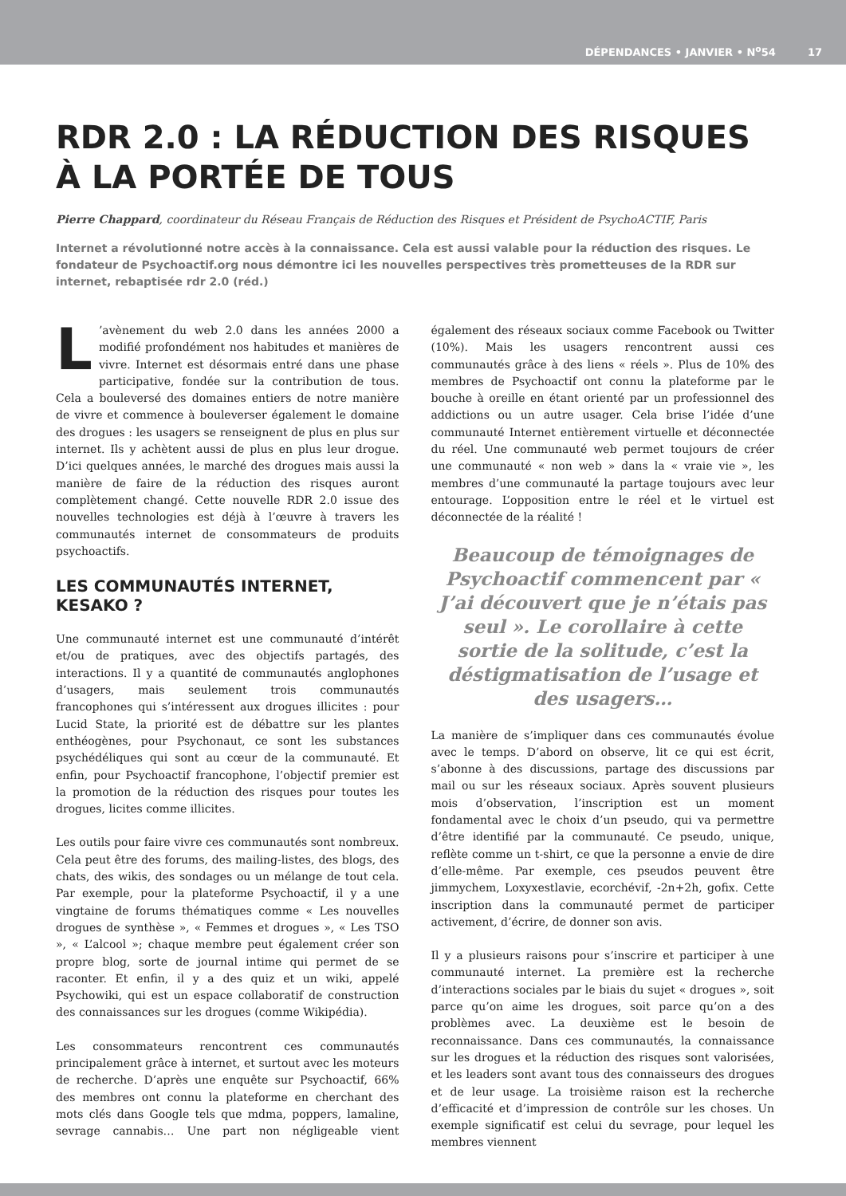DÉPENDANCES • JANVIER • N<sup>o</sup>54 17
RDR 2.0 : LA RÉDUCTION DES RISQUES À LA PORTÉE DE TOUS
Pierre Chappard, coordinateur du Réseau Français de Réduction des Risques et Président de PsychoACTIF, Paris
Internet a révolutionné notre accès à la connaissance. Cela est aussi valable pour la réduction des risques. Le fondateur de Psychoactif.org nous démontre ici les nouvelles perspectives très prometteuses de la RDR sur internet, rebaptisée rdr 2.0 (réd.)
L’avènement du web 2.0 dans les années 2000 a modifié profondément nos habitudes et manières de vivre. Internet est désormais entré dans une phase participative, fondée sur la contribution de tous. Cela a bouleversé des domaines entiers de notre manière de vivre et commence à bouleverser également le domaine des drogues : les usagers se renseignent de plus en plus sur internet. Ils y achètent aussi de plus en plus leur drogue. D’ici quelques années, le marché des drogues mais aussi la manière de faire de la réduction des risques auront complètement changé. Cette nouvelle RDR 2.0 issue des nouvelles technologies est déjà à l’œuvre à travers les communautés internet de consommateurs de produits psychoactifs.
LES COMMUNAUTÉS INTERNET, KESAKO ?
Une communauté internet est une communauté d’intérêt et/ou de pratiques, avec des objectifs partagés, des interactions. Il y a quantité de communautés anglophones d’usagers, mais seulement trois communautés francophones qui s’intéressent aux drogues illicites : pour Lucid State, la priorité est de débattre sur les plantes enthéogènes, pour Psychonaut, ce sont les substances psychédéliques qui sont au cœur de la communauté. Et enfin, pour Psychoactif francophone, l’objectif premier est la promotion de la réduction des risques pour toutes les drogues, licites comme illicites.
Les outils pour faire vivre ces communautés sont nombreux. Cela peut être des forums, des mailing-listes, des blogs, des chats, des wikis, des sondages ou un mélange de tout cela. Par exemple, pour la plateforme Psychoactif, il y a une vingtaine de forums thématiques comme « Les nouvelles drogues de synthèse », « Femmes et drogues », « Les TSO », « L’alcool »; chaque membre peut également créer son propre blog, sorte de journal intime qui permet de se raconter. Et enfin, il y a des quiz et un wiki, appelé Psychowiki, qui est un espace collaboratif de construction des connaissances sur les drogues (comme Wikipédia).
Les consommateurs rencontrent ces communautés principalement grâce à internet, et surtout avec les moteurs de recherche. D’après une enquête sur Psychoactif, 66% des membres ont connu la plateforme en cherchant des mots clés dans Google tels que mdma, poppers, lamaline, sevrage cannabis… Une part non négligeable vient également des réseaux sociaux comme Facebook ou Twitter (10%). Mais les usagers rencontrent aussi ces communautés grâce à des liens « réels ». Plus de 10% des membres de Psychoactif ont connu la plateforme par le bouche à oreille en étant orienté par un professionnel des addictions ou un autre usager. Cela brise l’idée d’une communauté Internet entièrement virtuelle et déconnectée du réel. Une communauté web permet toujours de créer une communauté « non web » dans la « vraie vie », les membres d’une communauté la partage toujours avec leur entourage. L’opposition entre le réel et le virtuel est déconnectée de la réalité !
Beaucoup de témoignages de Psychoactif commencent par « J’ai découvert que je n’étais pas seul ». Le corollaire à cette sortie de la solitude, c’est la déstigmatisation de l’usage et des usagers…
La manière de s’impliquer dans ces communautés évolue avec le temps. D’abord on observe, lit ce qui est écrit, s’abonne à des discussions, partage des discussions par mail ou sur les réseaux sociaux. Après souvent plusieurs mois d’observation, l’inscription est un moment fondamental avec le choix d’un pseudo, qui va permettre d’être identifié par la communauté. Ce pseudo, unique, reflète comme un t-shirt, ce que la personne a envie de dire d’elle-même. Par exemple, ces pseudos peuvent être jimmychem, Loxyxestlavie, ecorchévif, -2n+2h, gofix. Cette inscription dans la communauté permet de participer activement, d’écrire, de donner son avis.
Il y a plusieurs raisons pour s’inscrire et participer à une communauté internet. La première est la recherche d’interactions sociales par le biais du sujet « drogues », soit parce qu’on aime les drogues, soit parce qu’on a des problèmes avec. La deuxième est le besoin de reconnaissance. Dans ces communautés, la connaissance sur les drogues et la réduction des risques sont valorisées, et les leaders sont avant tous des connaisseurs des drogues et de leur usage. La troisième raison est la recherche d’efficacité et d’impression de contrôle sur les choses. Un exemple significatif est celui du sevrage, pour lequel les membres viennent